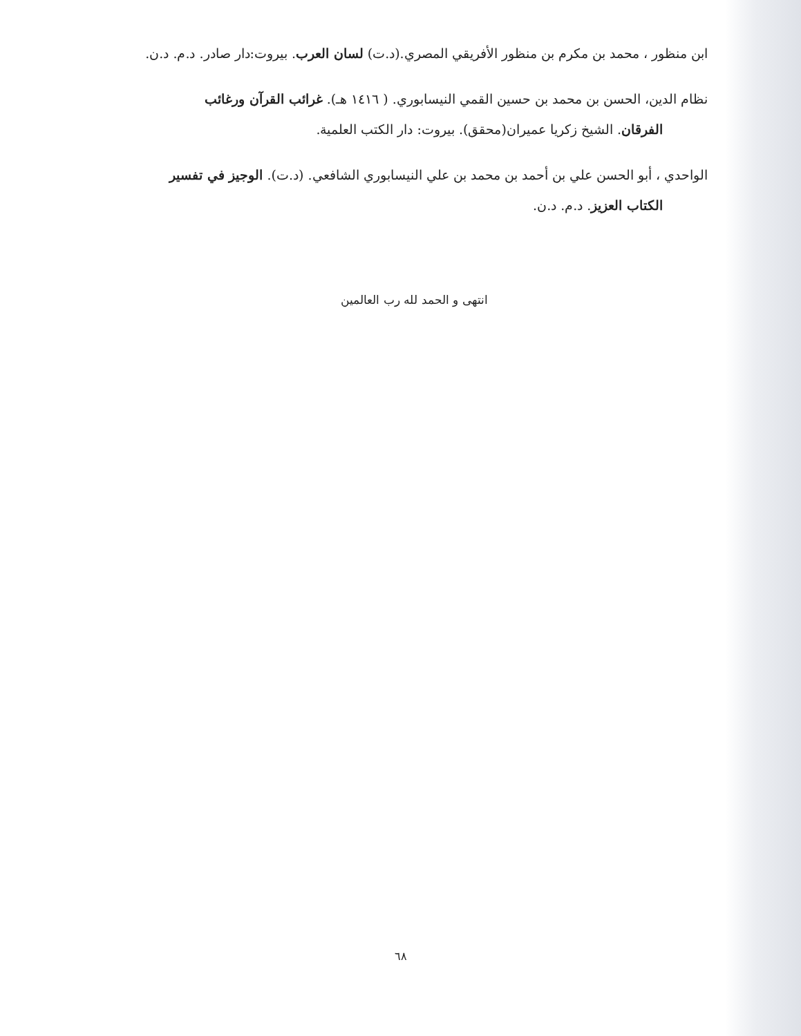ابن منظور ، محمد بن مكرم بن منظور الأفريقي المصري.(د.ت) لسان العرب. بيروت:دار صادر. د.م. د.ن.
نظام الدين، الحسن بن محمد بن حسين القمي النيسابوري. ( ١٤١٦ هـ). غرائب القرآن ورغائب
الفرقان. الشيخ زكريا عميران(محقق). بيروت: دار الكتب العلمية.
الواحدي ، أبو الحسن علي بن أحمد بن محمد بن علي النيسابوري الشافعي. (د.ت). الوجيز في تفسير
الكتاب العزيز. د.م. د.ن.
انتهى و الحمد لله رب العالمين
٦٨